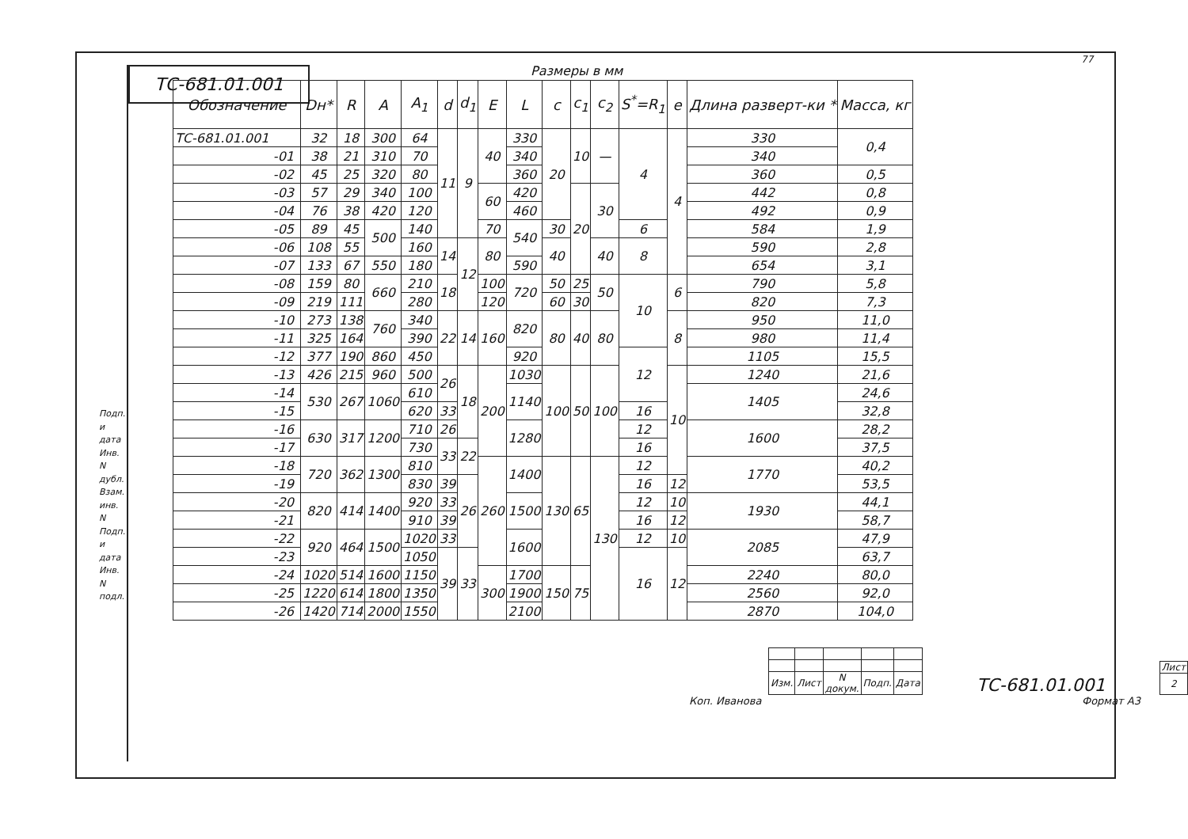ТС-681.01.001
77
Подп. и дата
Инв. N дубл.
Взам. инв. N
Подп. и дата
Инв. N подл.
Размеры в мм
| Обозначение | Dн* | R | A | A<sub>1</sub> | d | d<sub>1</sub> | E | L | c | c<sub>1</sub> | c<sub>2</sub> | S<sup>*</sup>=R<sub>1</sub> | e | Длина разверт-ки * | Масса, кг |
| --- | --- | --- | --- | --- | --- | --- | --- | --- | --- | --- | --- | --- | --- | --- | --- |
| ТС-681.01.001 | 32 | 18 | 300 | 64 | 11 | 9 | 40 | 330 | 20 | 10 | — | 4 | 4 | 330 | 0,4 |
| -01 | 38 | 21 | 310 | 70 | | | | 340 | | | | | | 340 | |
| -02 | 45 | 25 | 320 | 80 | | | | 360 | | | | | | 360 | 0,5 |
| -03 | 57 | 29 | 340 | 100 | | | 60 | 420 | | 20 | 30 | | | 442 | 0,8 |
| -04 | 76 | 38 | 420 | 120 | | | | 460 | | | | | | 492 | 0,9 |
| -05 | 89 | 45 | 500 | 140 | | | 70 | 540 | 30 | | | 6 | | 584 | 1,9 |
| -06 | 108 | 55 | | 160 | 14 | 12 | 80 | | 40 | | 40 | 8 | | 590 | 2,8 |
| -07 | 133 | 67 | 550 | 180 | | | | 590 | | | | | | 654 | 3,1 |
| -08 | 159 | 80 | 660 | 210 | 18 | | 100 | 720 | 50 | 25 | 50 | 10 | 6 | 790 | 5,8 |
| -09 | 219 | 111 | | 280 | | | 120 | | 60 | 30 | | | | 820 | 7,3 |
| -10 | 273 | 138 | 760 | 340 | 22 | 14 | 160 | 820 | 80 | 40 | 80 | | 8 | 950 | 11,0 |
| -11 | 325 | 164 | | 390 | | | | | | | | | | 980 | 11,4 |
| -12 | 377 | 190 | 860 | 450 | | | | 920 | | | | 12 | | 1105 | 15,5 |
| -13 | 426 | 215 | 960 | 500 | 26 | 18 | 200 | 1030 | 100 | 50 | 100 | | 10 | 1240 | 21,6 |
| -14 | 530 | 267 | 1060 | 610 | | | | 1140 | | | | | | 1405 | 24,6 |
| -15 | | | | 620 | 33 | | | | | | | 16 | | | 32,8 |
| -16 | 630 | 317 | 1200 | 710 | 26 | | | 1280 | | | | 12 | | 1600 | 28,2 |
| -17 | | | | 730 | 33 | 22 | | | | | | 16 | | | 37,5 |
| -18 | 720 | 362 | 1300 | 810 | | | 260 | 1400 | 130 | 65 | 130 | 12 | | 1770 | 40,2 |
| -19 | | | | 830 | 39 | 26 | | | | | | 16 | 12 | | 53,5 |
| -20 | 820 | 414 | 1400 | 920 | 33 | | | 1500 | | | | 12 | 10 | 1930 | 44,1 |
| -21 | | | | 910 | 39 | | | | | | | 16 | 12 | | 58,7 |
| -22 | 920 | 464 | 1500 | 1020 | 33 | | | 1600 | | | | 12 | 10 | 2085 | 47,9 |
| -23 | | | | 1050 | 39 | 33 | | | | | | 16 | 12 | | 63,7 |
| -24 | 1020 | 514 | 1600 | 1150 | | | 300 | 1700 | 150 | 75 | | | | 2240 | 80,0 |
| -25 | 1220 | 614 | 1800 | 1350 | | | | 1900 | | | | | | 2560 | 92,0 |
| -26 | 1420 | 714 | 2000 | 1550 | | | | 2100 | | | | | | 2870 | 104,0 |
| Изм. | Лист | N докум. | Подп. | Дата |
ТС-681.01.001
| Лист |
| 2 |
Коп. Иванова Формат А3